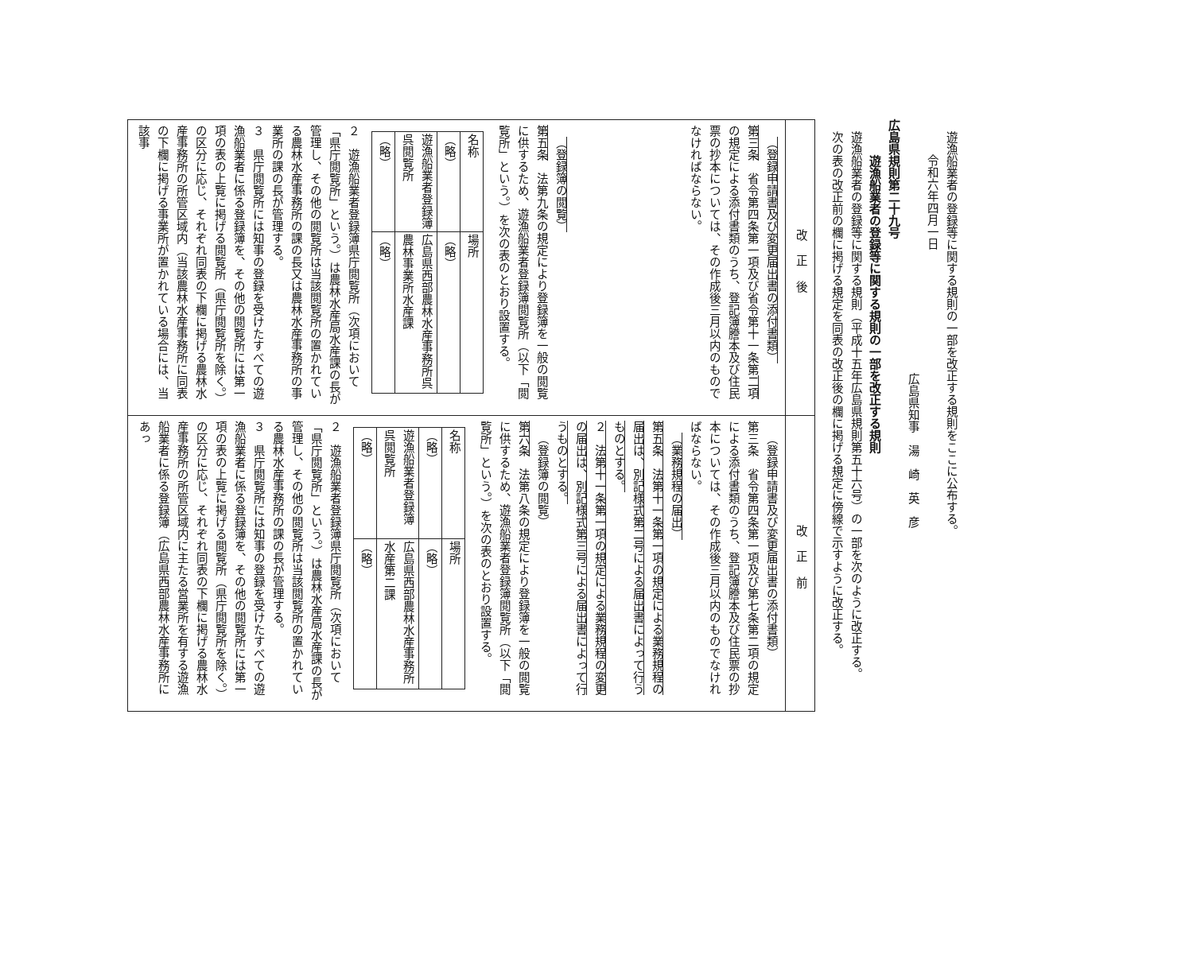遊漁船業者の登録等に関する規則の一部を改正する規則をここに公布する。
令和六年四月一日
広島県知事　湯　崎　英　彦
広島県規則第二十九号
遊漁船業者の登録等に関する規則の一部を改正する規則
遊漁船業者の登録等に関する規則（平成十五年広島県規則第五十六号）の一部を次のように改正する。
次の表の改正前の欄に掲げる規定を同表の改正後の欄に掲げる規定に傍線で示すように改正する。
| 改正後 | 改正前 |
| （登録申請書及び変更届出書の添付書類） 第三条 省令第四条第一項及び省令第十一条第 二項 の規定による添付書類のうち、登記簿謄本及び住民票の抄本については、その作成後三月以内のものでなければならない。 （登録簿の閲覧） 第五条 法第九条の規定により登録簿を一般の閲覧に供するため、遊漁船業者登録簿閲覧所（以下「閲覧所」という。）を次の表のとおり設置する。 / 名称 / 場所 / / --- / --- / / （略） / （略） / / 遊漁船業者登録簿呉閲覧所 / 広島県西部農林水産事務所呉農林事業所水産課 / / （略） / （略） / ２ 遊漁船業者登録簿県庁閲覧所（次項において「県庁閲覧所」という。）は農林水産局水産課の長が管理し、その他の閲覧所は当該閲覧所の置かれている農林水産事務所の課の長又は農林水産事務所の事業所の課の長が管理する。 ３ 県庁閲覧所には知事の登録を受けたすべての遊漁船業者に係る登録簿を、その他の閲覧所には第一項の表の上覧に掲げる閲覧所（県庁閲覧所を除く。）の区分に応じ、それぞれ同表の下欄に掲げる農林水産事務所の所管区域内（当該農林水産事務所に同表の下欄に掲げる事業所が置かれている場合には、当該事 | （登録申請書及び変更届出書の添付書類） 第三条 省令第四条第一項及び第七条第二項の規定による添付書類のうち、登記簿謄本及び住民票の抄本については、その作成後三月以内のものでなければならない。 （業務規程の届出） 第五条 法第十一条第一項の規定による業務規程の届出は、別記様式第二号による届出書によって行うものとする。 ２ 法第十一条第一項の規定による業務規程の変更の届出は、別記様式第三号による届出書によって行うものとする。 （登録簿の閲覧） 第六条 法第八条の規定により登録簿を一般の閲覧に供するため、遊漁船業者登録簿閲覧所（以下「閲覧所」という。）を次の表のとおり設置する。 / 名称 / 場所 / / --- / --- / / （略） / （略） / / 遊漁船業者登録簿呉閲覧所 / 広島県西部農林水産事務所水産第二課 / / （略） / （略） / ２ 遊漁船業者登録簿県庁閲覧所（次項において「県庁閲覧所」という。）は農林水産局水産課の長が管理し、その他の閲覧所は当該閲覧所の置かれている農林水産事務所の課の長が管理する。 ３ 県庁閲覧所には知事の登録を受けたすべての遊漁船業者に係る登録簿を、その他の閲覧所には第一項の表の上覧に掲げる閲覧所（県庁閲覧所を除く。）の区分に応じ、それぞれ同表の下欄に掲げる農林水産事務所の所管区域内に主たる営業所を有する遊漁船業者に係る登録簿（広島県西部農林水産事務所にあっ |